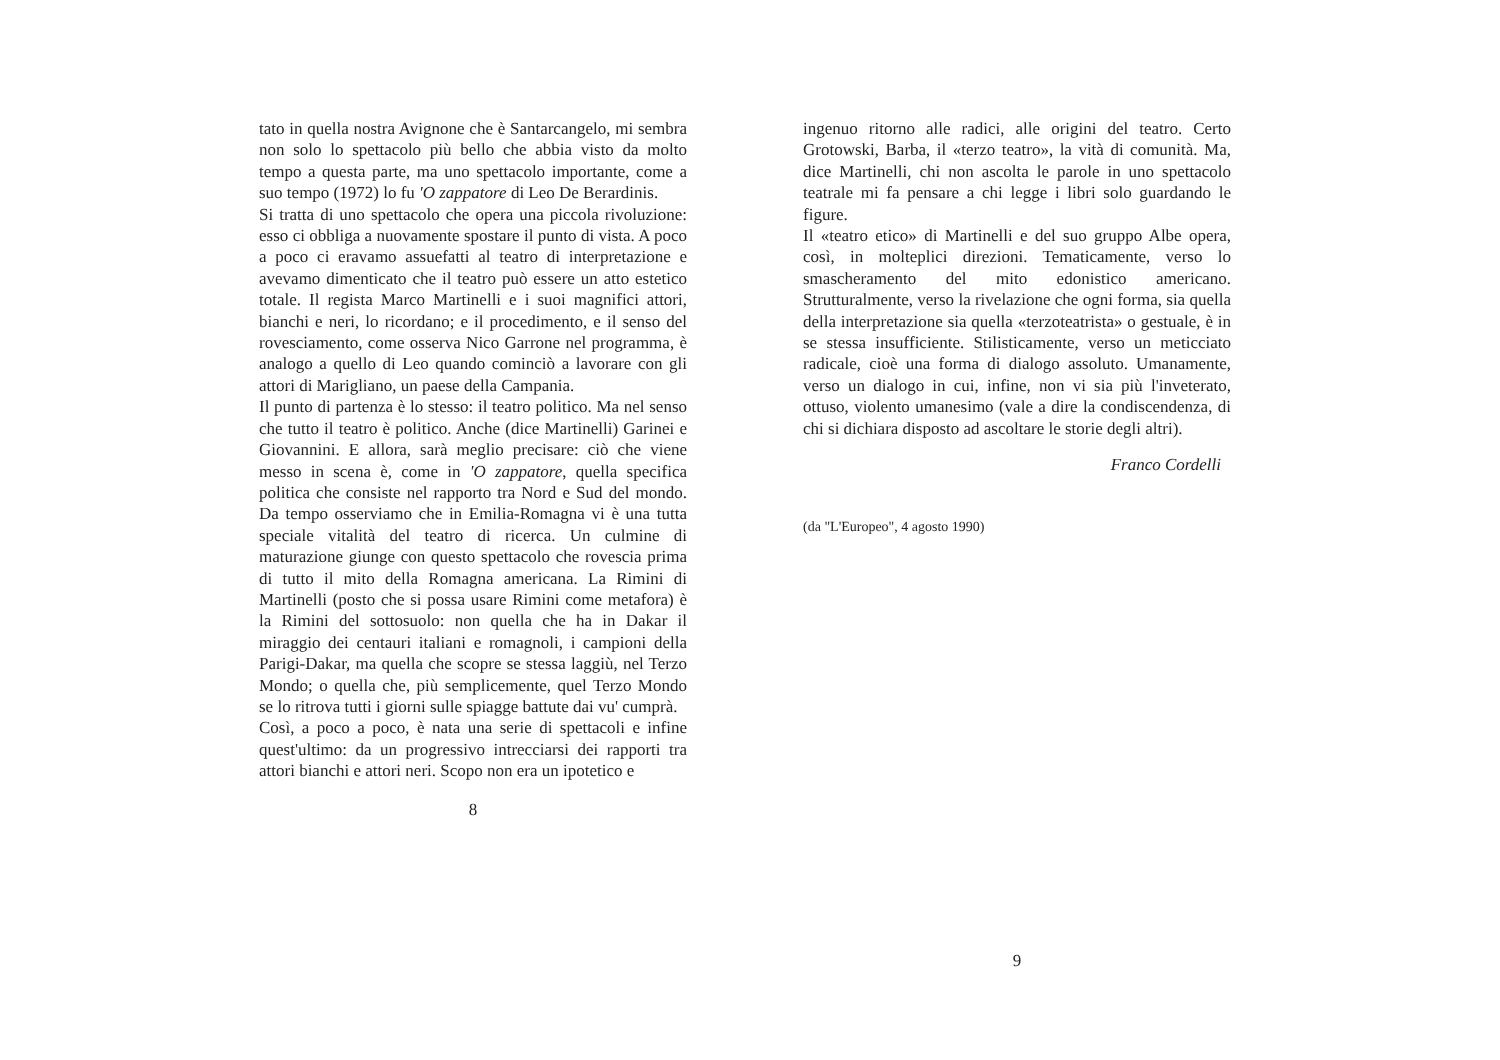tato in quella nostra Avignone che è Santarcangelo, mi sembra non solo lo spettacolo più bello che abbia visto da molto tempo a questa parte, ma uno spettacolo importante, come a suo tempo (1972) lo fu 'O zappatore di Leo De Berardinis.
Si tratta di uno spettacolo che opera una piccola rivoluzione: esso ci obbliga a nuovamente spostare il punto di vista. A poco a poco ci eravamo assuefatti al teatro di interpretazione e avevamo dimenticato che il teatro può essere un atto estetico totale. Il regista Marco Martinelli e i suoi magnifici attori, bianchi e neri, lo ricordano; e il procedimento, e il senso del rovesciamento, come osserva Nico Garrone nel programma, è analogo a quello di Leo quando cominciò a lavorare con gli attori di Marigliano, un paese della Campania.
Il punto di partenza è lo stesso: il teatro politico. Ma nel senso che tutto il teatro è politico. Anche (dice Martinelli) Garinei e Giovannini. E allora, sarà meglio precisare: ciò che viene messo in scena è, come in 'O zappatore, quella specifica politica che consiste nel rapporto tra Nord e Sud del mondo. Da tempo osserviamo che in Emilia-Romagna vi è una tutta speciale vitalità del teatro di ricerca. Un culmine di maturazione giunge con questo spettacolo che rovescia prima di tutto il mito della Romagna americana. La Rimini di Martinelli (posto che si possa usare Rimini come metafora) è la Rimini del sottosuolo: non quella che ha in Dakar il miraggio dei centauri italiani e romagnoli, i campioni della Parigi-Dakar, ma quella che scopre se stessa laggiù, nel Terzo Mondo; o quella che, più semplicemente, quel Terzo Mondo se lo ritrova tutti i giorni sulle spiagge battute dai vu' cumprà.
Così, a poco a poco, è nata una serie di spettacoli e infine quest'ultimo: da un progressivo intrecciarsi dei rapporti tra attori bianchi e attori neri. Scopo non era un ipotetico e
8
ingenuo ritorno alle radici, alle origini del teatro. Certo Grotowski, Barba, il «terzo teatro», la vità di comunità. Ma, dice Martinelli, chi non ascolta le parole in uno spettacolo teatrale mi fa pensare a chi legge i libri solo guardando le figure.
Il «teatro etico» di Martinelli e del suo gruppo Albe opera, così, in molteplici direzioni. Tematicamente, verso lo smascheramento del mito edonistico americano. Strutturalmente, verso la rivelazione che ogni forma, sia quella della interpretazione sia quella «terzoteatrista» o gestuale, è in se stessa insufficiente. Stilisticamente, verso un meticciato radicale, cioè una forma di dialogo assoluto. Umanamente, verso un dialogo in cui, infine, non vi sia più l'inveterato, ottuso, violento umanesimo (vale a dire la condiscendenza, di chi si dichiara disposto ad ascoltare le storie degli altri).
Franco Cordelli
(da "L'Europeo", 4 agosto 1990)
9